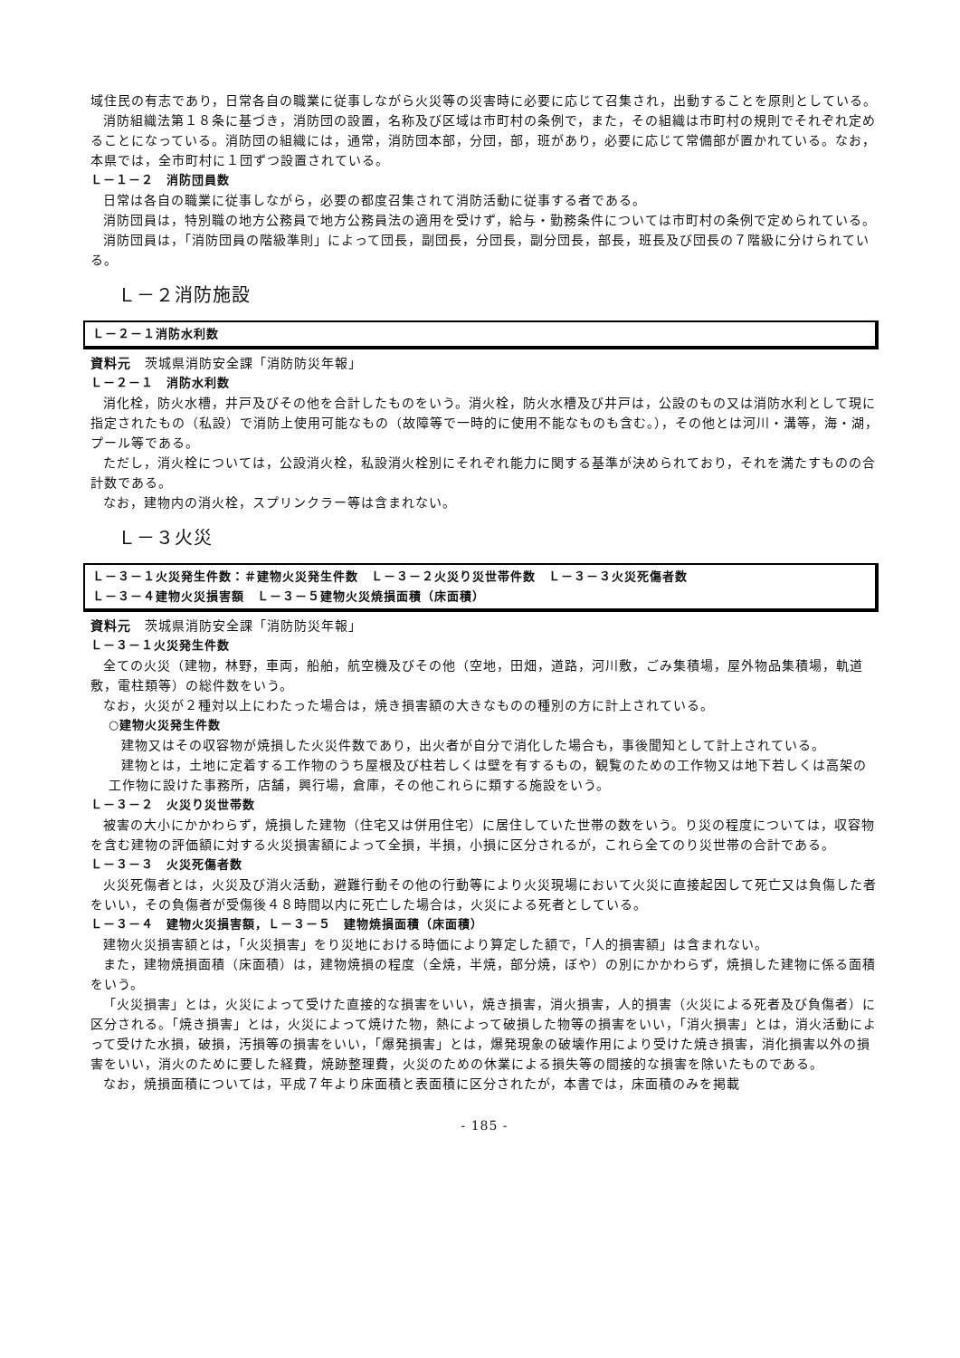域住民の有志であり，日常各自の職業に従事しながら火災等の災害時に必要に応じて召集され，出動することを原則としている。
消防組織法第１８条に基づき，消防団の設置，名称及び区域は市町村の条例で，また，その組織は市町村の規則でそれぞれ定めることになっている。消防団の組織には，通常，消防団本部，分団，部，班があり，必要に応じて常備部が置かれている。なお，本県では，全市町村に１団ずつ設置されている。
Ｌ－１－２　消防団員数
日常は各自の職業に従事しながら，必要の都度召集されて消防活動に従事する者である。
消防団員は，特別職の地方公務員で地方公務員法の適用を受けず，給与・勤務条件については市町村の条例で定められている。
消防団員は，「消防団員の階級準則」によって団長，副団長，分団長，副分団長，部長，班長及び団長の７階級に分けられている。
Ｌ－２消防施設
Ｌ－２－１消防水利数
資料元　茨城県消防安全課「消防防災年報」
Ｌ－２－１　消防水利数
消化栓，防火水槽，井戸及びその他を合計したものをいう。消火栓，防火水槽及び井戸は，公設のもの又は消防水利として現に指定されたもの（私設）で消防上使用可能なもの（故障等で一時的に使用不能なものも含む。），その他とは河川・溝等，海・湖，プール等である。
ただし，消火栓については，公設消火栓，私設消火栓別にそれぞれ能力に関する基準が決められており，それを満たすものの合計数である。
なお，建物内の消火栓，スプリンクラー等は含まれない。
Ｌ－３火災
Ｌ－３－１火災発生件数：＃建物火災発生件数　Ｌ－３－２火災り災世帯件数　Ｌ－３－３火災死傷者数
Ｌ－３－４建物火災損害額　Ｌ－３－５建物火災焼損面積（床面積）
資料元　茨城県消防安全課「消防防災年報」
Ｌ－３－１火災発生件数
全ての火災（建物，林野，車両，船舶，航空機及びその他（空地，田畑，道路，河川敷，ごみ集積場，屋外物品集積場，軌道敷，電柱類等）の総件数をいう。
なお，火災が２種対以上にわたった場合は，焼き損害額の大きなものの種別の方に計上されている。
○建物火災発生件数
建物又はその収容物が焼損した火災件数であり，出火者が自分で消化した場合も，事後聞知として計上されている。
建物とは，土地に定着する工作物のうち屋根及び柱若しくは壁を有するもの，観覧のための工作物又は地下若しくは高架の工作物に設けた事務所，店舗，興行場，倉庫，その他これらに類する施設をいう。
Ｌ－３－２　火災り災世帯数
被害の大小にかかわらず，焼損した建物（住宅又は併用住宅）に居住していた世帯の数をいう。り災の程度については，収容物を含む建物の評価額に対する火災損害額によって全損，半損，小損に区分されるが，これら全てのり災世帯の合計である。
Ｌ－３－３　火災死傷者数
火災死傷者とは，火災及び消火活動，避難行動その他の行動等により火災現場において火災に直接起因して死亡又は負傷した者をいい，その負傷者が受傷後４８時間以内に死亡した場合は，火災による死者としている。
Ｌ－３－４　建物火災損害額，Ｌ－３－５　建物焼損面積（床面積）
建物火災損害額とは，「火災損害」をり災地における時価により算定した額で，「人的損害額」は含まれない。
また，建物焼損面積（床面積）は，建物焼損の程度（全焼，半焼，部分焼，ぼや）の別にかかわらず，焼損した建物に係る面積をいう。
「火災損害」とは，火災によって受けた直接的な損害をいい，焼き損害，消火損害，人的損害（火災による死者及び負傷者）に区分される。「焼き損害」とは，火災によって焼けた物，熱によって破損した物等の損害をいい，「消火損害」とは，消火活動によって受けた水損，破損，汚損等の損害をいい，「爆発損害」とは，爆発現象の破壊作用により受けた焼き損害，消化損害以外の損害をいい，消火のために要した経費，焼跡整理費，火災のための休業による損失等の間接的な損害を除いたものである。
なお，焼損面積については，平成７年より床面積と表面積に区分されたが，本書では，床面積のみを掲載
- 185 -